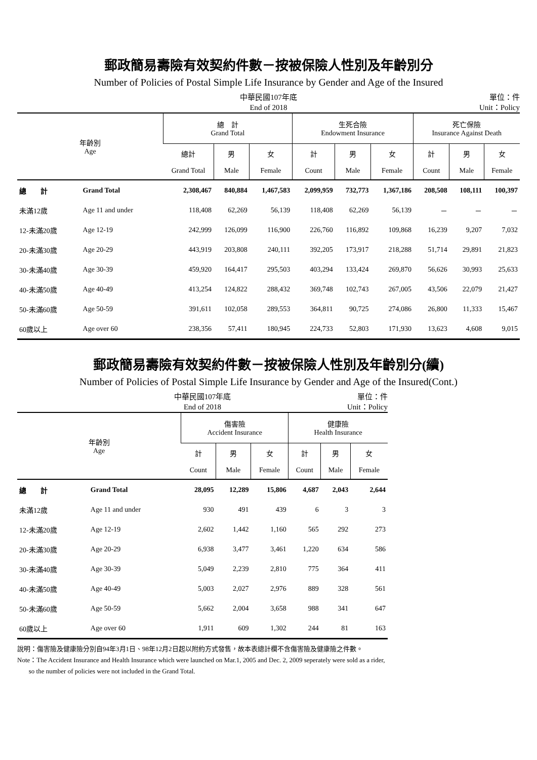郵政簡易壽險有效契約件數－按被保險人性別及年齡別分
Number of Policies of Postal Simple Life Insurance by Gender and Age of the Insured
中華民國107年底
End of 2018 單位：件
Unit：Policy
| 年齡別 Age | | 總 計 Grand Total | | | 生死合險 Endowment Insurance | | | 死亡保險 Insurance Against Death | | |
| --- | --- | --- | --- | --- | --- | --- | --- | --- | --- | --- |
| | | 總計 Grand Total | 男 Male | 女 Female | 計 Count | 男 Male | 女 Female | 計 Count | 男 Male | 女 Female |
| 總 計 | Grand Total | 2,308,467 | 840,884 | 1,467,583 | 2,099,959 | 732,773 | 1,367,186 | 208,508 | 108,111 | 100,397 |
| 未滿12歲 | Age 11 and under | 118,408 | 62,269 | 56,139 | 118,408 | 62,269 | 56,139 | － | － | － |
| 12-未滿20歲 | Age 12-19 | 242,999 | 126,099 | 116,900 | 226,760 | 116,892 | 109,868 | 16,239 | 9,207 | 7,032 |
| 20-未滿30歲 | Age 20-29 | 443,919 | 203,808 | 240,111 | 392,205 | 173,917 | 218,288 | 51,714 | 29,891 | 21,823 |
| 30-未滿40歲 | Age 30-39 | 459,920 | 164,417 | 295,503 | 403,294 | 133,424 | 269,870 | 56,626 | 30,993 | 25,633 |
| 40-未滿50歲 | Age 40-49 | 413,254 | 124,822 | 288,432 | 369,748 | 102,743 | 267,005 | 43,506 | 22,079 | 21,427 |
| 50-未滿60歲 | Age 50-59 | 391,611 | 102,058 | 289,553 | 364,811 | 90,725 | 274,086 | 26,800 | 11,333 | 15,467 |
| 60歲以上 | Age over 60 | 238,356 | 57,411 | 180,945 | 224,733 | 52,803 | 171,930 | 13,623 | 4,608 | 9,015 |
郵政簡易壽險有效契約件數－按被保險人性別及年齡別分(續)
Number of Policies of Postal Simple Life Insurance by Gender and Age of the Insured(Cont.)
中華民國107年底
End of 2018 單位：件
Unit：Policy
| 年齡別 Age | | 傷害險 Accident Insurance | | | 健康險 Health Insurance | | |
| --- | --- | --- | --- | --- | --- | --- | --- |
| | | 計 Count | 男 Male | 女 Female | 計 Count | 男 Male | 女 Female |
| 總 計 | Grand Total | 28,095 | 12,289 | 15,806 | 4,687 | 2,043 | 2,644 |
| 未滿12歲 | Age 11 and under | 930 | 491 | 439 | 6 | 3 | 3 |
| 12-未滿20歲 | Age 12-19 | 2,602 | 1,442 | 1,160 | 565 | 292 | 273 |
| 20-未滿30歲 | Age 20-29 | 6,938 | 3,477 | 3,461 | 1,220 | 634 | 586 |
| 30-未滿40歲 | Age 30-39 | 5,049 | 2,239 | 2,810 | 775 | 364 | 411 |
| 40-未滿50歲 | Age 40-49 | 5,003 | 2,027 | 2,976 | 889 | 328 | 561 |
| 50-未滿60歲 | Age 50-59 | 5,662 | 2,004 | 3,658 | 988 | 341 | 647 |
| 60歲以上 | Age over 60 | 1,911 | 609 | 1,302 | 244 | 81 | 163 |
說明：傷害險及健康險分別自94年3月1日、98年12月2日起以附約方式發售，故本表總計欄不含傷害險及健康險之件數。
Note：The Accident Insurance and Health Insurance which were launched on Mar.1, 2005 and Dec. 2, 2009 seperately were sold as a rider,
so the number of policies were not included in the Grand Total.